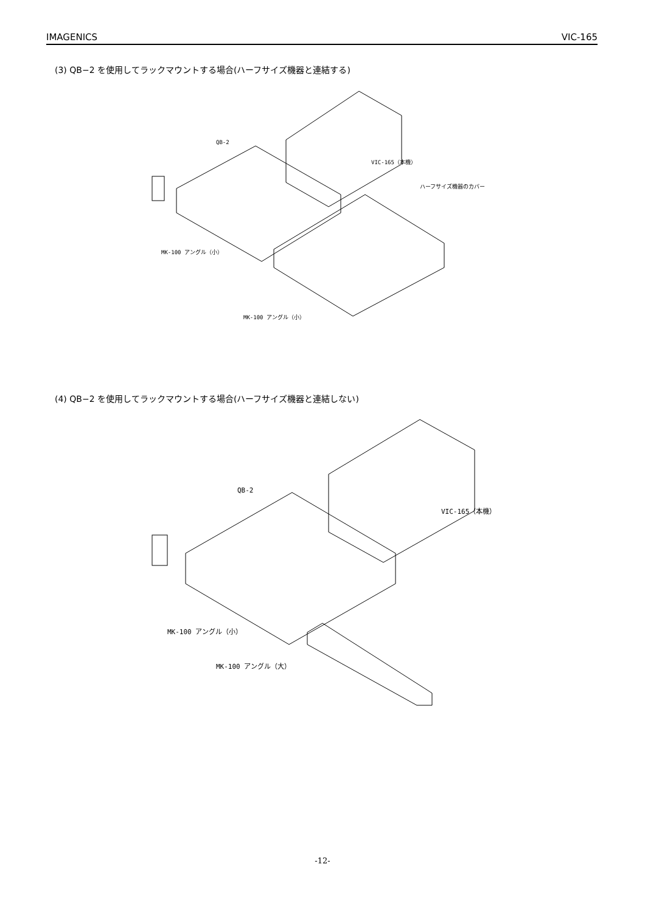IMAGENICS VIC-165
(3) QB−2 を使用してラックマウントする場合(ハーフサイズ機器と連結する)
QB-2
VIC-165（本機）
ハーフサイズ機器のカバー
MK-100 アングル（小）
MK-100 アングル（小）
(4) QB−2 を使用してラックマウントする場合(ハーフサイズ機器と連結しない)
QB-2
VIC-165（本機）
MK-100 アングル（小）
MK-100 アングル（大）
-12-